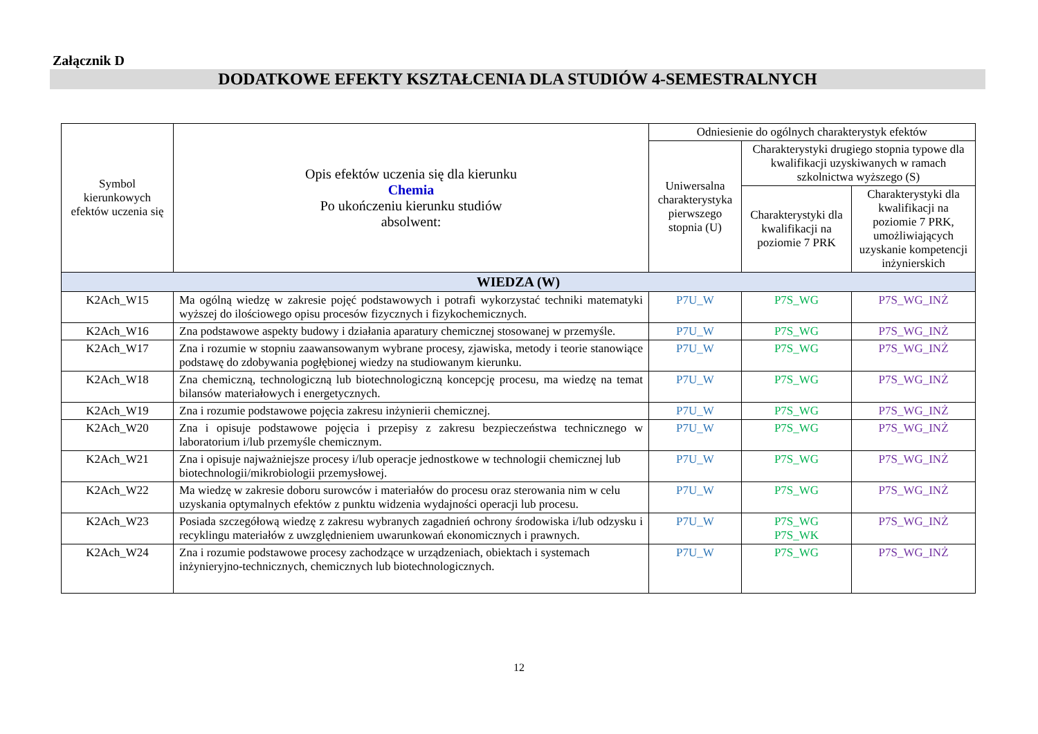Załącznik D
DODATKOWE EFEKTY KSZTAŁCENIA DLA STUDIÓW 4-SEMESTRALNYCH
| Symbol kierunkowych efektów uczenia się | Opis efektów uczenia się dla kierunku Chemia Po ukończeniu kierunku studiów absolwent: | Odniesienie do ogólnych charakterystyk efektów | | |
| --- | --- | --- | --- | --- |
| | | Uniwersalna charakterystyka pierwszego stopnia (U) | Charakterystyki drugiego stopnia typowe dla kwalifikacji uzyskiwanych w ramach szkolnictwa wyższego (S) | |
| | | | Charakterystyki dla kwalifikacji na poziomie 7 PRK | Charakterystyki dla kwalifikacji na poziomie 7 PRK, umożliwiających uzyskanie kompetencji inżynierskich |
| WIEDZA (W) | | | | |
| K2Ach_W15 | Ma ogólną wiedzę w zakresie pojęć podstawowych i potrafi wykorzystać techniki matematyki wyższej do ilościowego opisu procesów fizycznych i fizykochemicznych. | P7U_W | P7S_WG | P7S_WG_INŻ |
| K2Ach_W16 | Zna podstawowe aspekty budowy i działania aparatury chemicznej stosowanej w przemyśle. | P7U_W | P7S_WG | P7S_WG_INŻ |
| K2Ach_W17 | Zna i rozumie w stopniu zaawansowanym wybrane procesy, zjawiska, metody i teorie stanowiące podstawę do zdobywania pogłębionej wiedzy na studiowanym kierunku. | P7U_W | P7S_WG | P7S_WG_INŻ |
| K2Ach_W18 | Zna chemiczną, technologiczną lub biotechnologiczną koncepcję procesu, ma wiedzę na temat bilansów materiałowych i energetycznych. | P7U_W | P7S_WG | P7S_WG_INŻ |
| K2Ach_W19 | Zna i rozumie podstawowe pojęcia zakresu inżynierii chemicznej. | P7U_W | P7S_WG | P7S_WG_INŻ |
| K2Ach_W20 | Zna i opisuje podstawowe pojęcia i przepisy z zakresu bezpieczeństwa technicznego w laboratorium i/lub przemyśle chemicznym. | P7U_W | P7S_WG | P7S_WG_INŻ |
| K2Ach_W21 | Zna i opisuje najważniejsze procesy i/lub operacje jednostkowe w technologii chemicznej lub biotechnologii/mikrobiologii przemysłowej. | P7U_W | P7S_WG | P7S_WG_INŻ |
| K2Ach_W22 | Ma wiedzę w zakresie doboru surowców i materiałów do procesu oraz sterowania nim w celu uzyskania optymalnych efektów z punktu widzenia wydajności operacji lub procesu. | P7U_W | P7S_WG | P7S_WG_INŻ |
| K2Ach_W23 | Posiada szczegółową wiedzę z zakresu wybranych zagadnień ochrony środowiska i/lub odzysku i recyklingu materiałów z uwzględnieniem uwarunkowań ekonomicznych i prawnych. | P7U_W | P7S_WG P7S_WK | P7S_WG_INŻ |
| K2Ach_W24 | Zna i rozumie podstawowe procesy zachodzące w urządzeniach, obiektach i systemach inżynieryjno-technicznych, chemicznych lub biotechnologicznych. | P7U_W | P7S_WG | P7S_WG_INŻ |
12